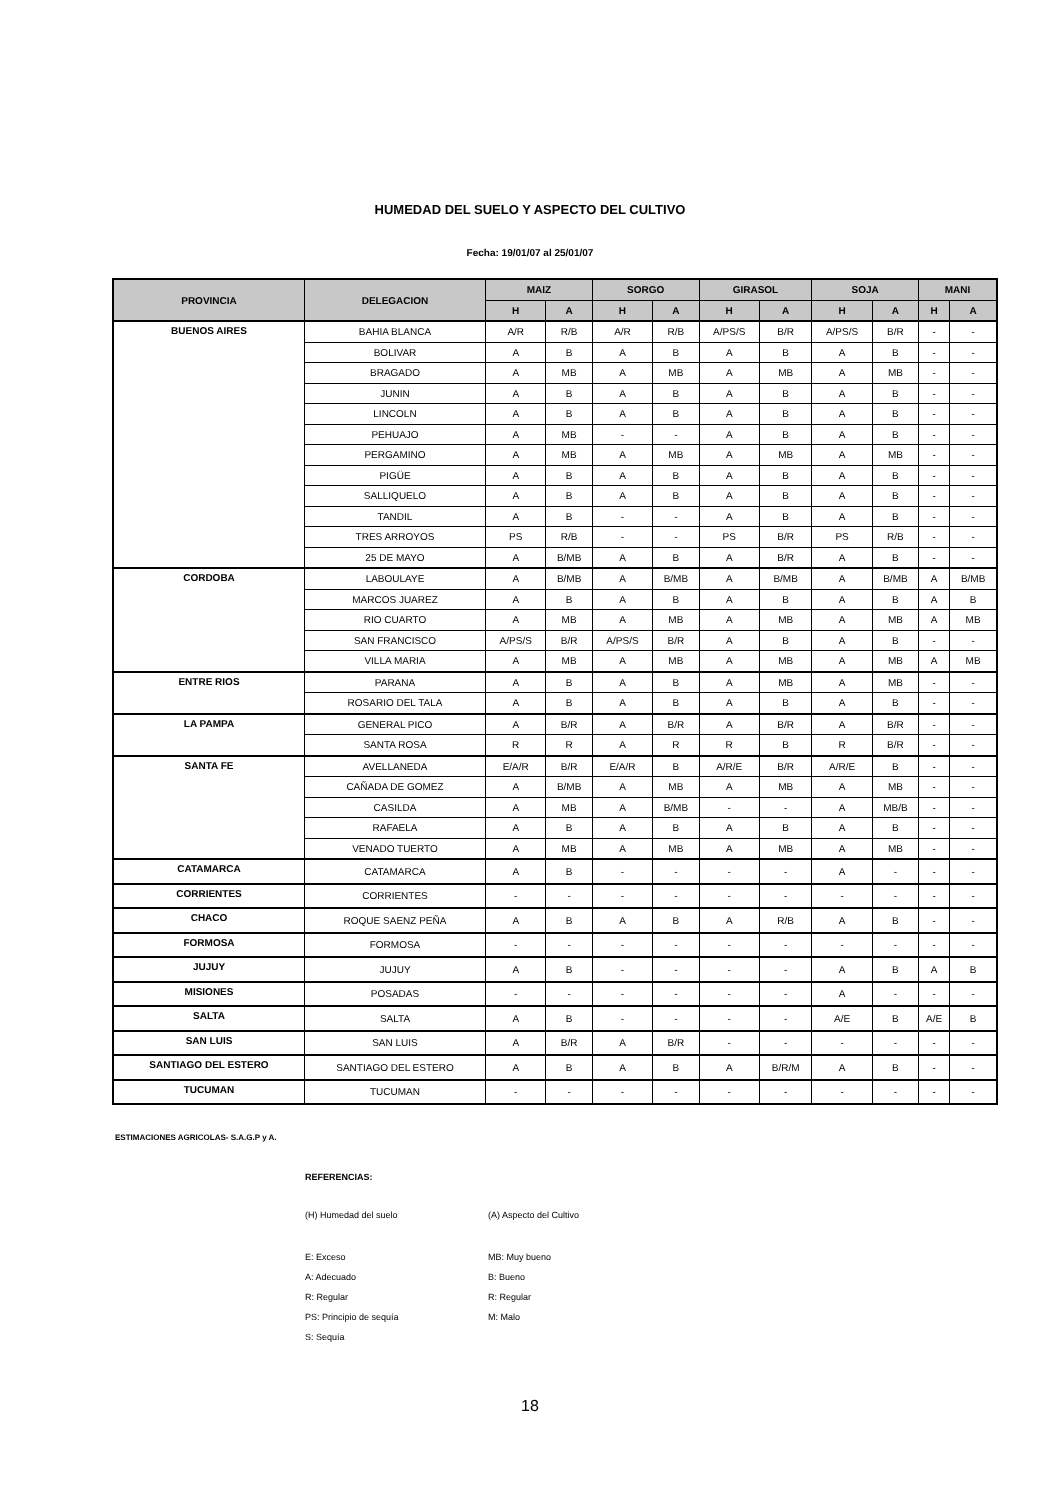HUMEDAD DEL SUELO Y ASPECTO DEL CULTIVO
Fecha: 19/01/07 al 25/01/07
| PROVINCIA | DELEGACION | MAIZ | | SORGO | | GIRASOL | | SOJA | | MANI | |
| --- | --- | --- | --- | --- | --- | --- | --- | --- | --- | --- | --- |
| | | H | A | H | A | H | A | H | A | H | A |
| BUENOS AIRES | BAHIA BLANCA | A/R | R/B | A/R | R/B | A/PS/S | B/R | A/PS/S | B/R | - | - |
| | BOLIVAR | A | B | A | B | A | B | A | B | - | - |
| | BRAGADO | A | MB | A | MB | A | MB | A | MB | - | - |
| | JUNIN | A | B | A | B | A | B | A | B | - | - |
| | LINCOLN | A | B | A | B | A | B | A | B | - | - |
| | PEHUAJO | A | MB | - | - | A | B | A | B | - | - |
| | PERGAMINO | A | MB | A | MB | A | MB | A | MB | - | - |
| | PIGÜE | A | B | A | B | A | B | A | B | - | - |
| | SALLIQUELO | A | B | A | B | A | B | A | B | - | - |
| | TANDIL | A | B | - | - | A | B | A | B | - | - |
| | TRES ARROYOS | PS | R/B | - | - | PS | B/R | PS | R/B | - | - |
| | 25 DE MAYO | A | B/MB | A | B | A | B/R | A | B | - | - |
| CORDOBA | LABOULAYE | A | B/MB | A | B/MB | A | B/MB | A | B/MB | A | B/MB |
| | MARCOS JUAREZ | A | B | A | B | A | B | A | B | A | B |
| | RIO CUARTO | A | MB | A | MB | A | MB | A | MB | A | MB |
| | SAN FRANCISCO | A/PS/S | B/R | A/PS/S | B/R | A | B | A | B | - | - |
| | VILLA MARIA | A | MB | A | MB | A | MB | A | MB | A | MB |
| ENTRE RIOS | PARANA | A | B | A | B | A | MB | A | MB | - | - |
| | ROSARIO DEL TALA | A | B | A | B | A | B | A | B | - | - |
| LA PAMPA | GENERAL PICO | A | B/R | A | B/R | A | B/R | A | B/R | - | - |
| | SANTA ROSA | R | R | A | R | R | B | R | B/R | - | - |
| SANTA FE | AVELLANEDA | E/A/R | B/R | E/A/R | B | A/R/E | B/R | A/R/E | B | - | - |
| | CAÑADA DE GOMEZ | A | B/MB | A | MB | A | MB | A | MB | - | - |
| | CASILDA | A | MB | A | B/MB | - | - | A | MB/B | - | - |
| | RAFAELA | A | B | A | B | A | B | A | B | - | - |
| | VENADO TUERTO | A | MB | A | MB | A | MB | A | MB | - | - |
| CATAMARCA | CATAMARCA | A | B | - | - | - | - | A | - | - | - |
| CORRIENTES | CORRIENTES | - | - | - | - | - | - | - | - | - | - |
| CHACO | ROQUE SAENZ PEÑA | A | B | A | B | A | R/B | A | B | - | - |
| FORMOSA | FORMOSA | - | - | - | - | - | - | - | - | - | - |
| JUJUY | JUJUY | A | B | - | - | - | - | A | B | A | B |
| MISIONES | POSADAS | - | - | - | - | - | - | A | - | - | - |
| SALTA | SALTA | A | B | - | - | - | - | A/E | B | A/E | B |
| SAN LUIS | SAN LUIS | A | B/R | A | B/R | - | - | - | - | - | - |
| SANTIAGO DEL ESTERO | SANTIAGO DEL ESTERO | A | B | A | B | A | B/R/M | A | B | - | - |
| TUCUMAN | TUCUMAN | - | - | - | - | - | - | - | - | - | - |
ESTIMACIONES AGRICOLAS- S.A.G.P y A.
REFERENCIAS:
(H) Humedad del suelo (A) Aspecto del Cultivo
E: Exceso MB: Muy bueno
A: Adecuado B: Bueno
R: Regular R: Regular
PS: Principio de sequía M: Malo
S: Sequía
18